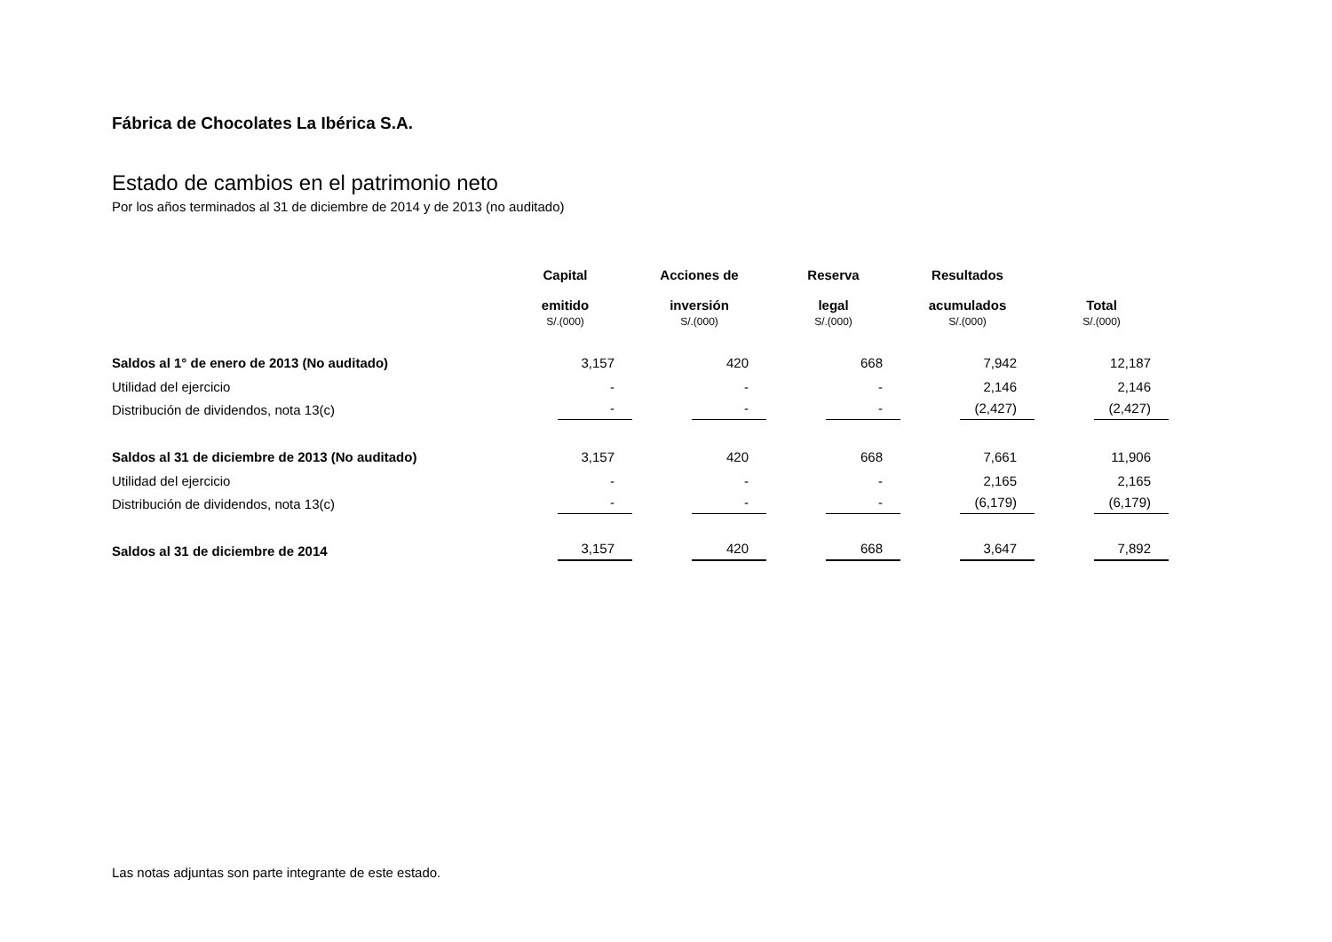Fábrica de Chocolates La Ibérica S.A.
Estado de cambios en el patrimonio neto
Por los años terminados al 31 de diciembre de 2014 y de 2013 (no auditado)
| | Capital emitido S/.(000) | Acciones de inversión S/.(000) | Reserva legal S/.(000) | Resultados acumulados S/.(000) | Total S/.(000) |
| Saldos al 1° de enero de 2013 (No auditado) | 3,157 | 420 | 668 | 7,942 | 12,187 |
| Utilidad del ejercicio | - | - | - | 2,146 | 2,146 |
| Distribución de dividendos, nota 13(c) | - | - | - | (2,427) | (2,427) |
| Saldos al 31 de diciembre de 2013 (No auditado) | 3,157 | 420 | 668 | 7,661 | 11,906 |
| Utilidad del ejercicio | - | - | - | 2,165 | 2,165 |
| Distribución de dividendos, nota 13(c) | - | - | - | (6,179) | (6,179) |
| Saldos al 31 de diciembre de 2014 | 3,157 | 420 | 668 | 3,647 | 7,892 |
Las notas adjuntas son parte integrante de este estado.